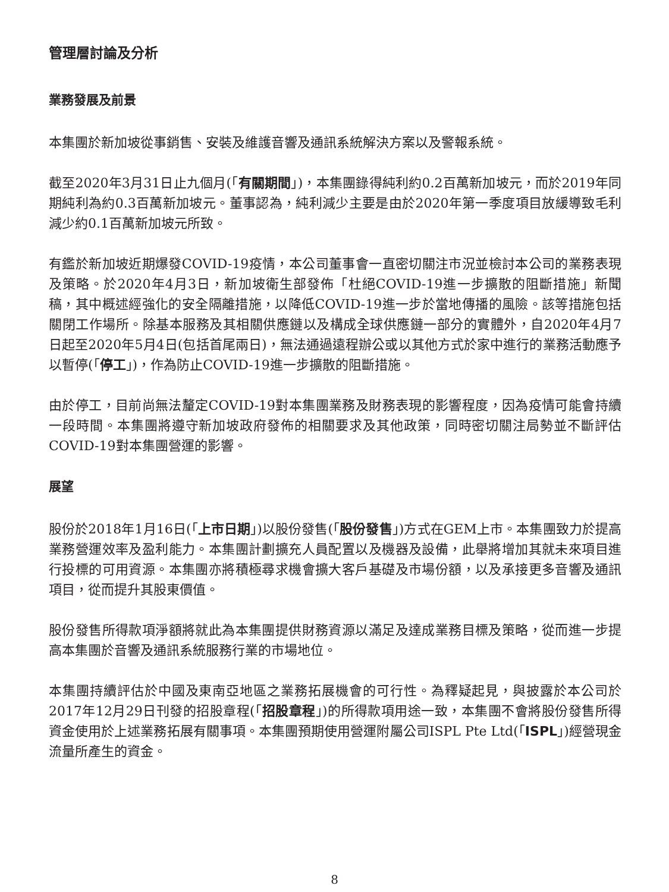管理層討論及分析
業務發展及前景
本集團於新加坡從事銷售、安裝及維護音響及通訊系統解決方案以及警報系統。
截至2020年3月31日止九個月(「有關期間」)，本集團錄得純利約0.2百萬新加坡元，而於2019年同期純利為約0.3百萬新加坡元。董事認為，純利減少主要是由於2020年第一季度項目放緩導致毛利減少約0.1百萬新加坡元所致。
有鑑於新加坡近期爆發COVID-19疫情，本公司董事會一直密切關注市況並檢討本公司的業務表現及策略。於2020年4月3日，新加坡衛生部發佈「杜絕COVID-19進一步擴散的阻斷措施」新聞稿，其中概述經強化的安全隔離措施，以降低COVID-19進一步於當地傳播的風險。該等措施包括關閉工作場所。除基本服務及其相關供應鏈以及構成全球供應鏈一部分的實體外，自2020年4月7日起至2020年5月4日(包括首尾兩日)，無法通過遠程辦公或以其他方式於家中進行的業務活動應予以暫停(「停工」)，作為防止COVID-19進一步擴散的阻斷措施。
由於停工，目前尚無法釐定COVID-19對本集團業務及財務表現的影響程度，因為疫情可能會持續一段時間。本集團將遵守新加坡政府發佈的相關要求及其他政策，同時密切關注局勢並不斷評估COVID-19對本集團營運的影響。
展望
股份於2018年1月16日(「上市日期」)以股份發售(「股份發售」)方式在GEM上市。本集團致力於提高業務營運效率及盈利能力。本集團計劃擴充人員配置以及機器及設備，此舉將增加其就未來項目進行投標的可用資源。本集團亦將積極尋求機會擴大客戶基礎及市場份額，以及承接更多音響及通訊項目，從而提升其股東價值。
股份發售所得款項淨額將就此為本集團提供財務資源以滿足及達成業務目標及策略，從而進一步提高本集團於音響及通訊系統服務行業的市場地位。
本集團持續評估於中國及東南亞地區之業務拓展機會的可行性。為釋疑起見，與披露於本公司於2017年12月29日刊發的招股章程(「招股章程」)的所得款項用途一致，本集團不會將股份發售所得資金使用於上述業務拓展有關事項。本集團預期使用營運附屬公司ISPL Pte Ltd(「ISPL」)經營現金流量所產生的資金。
8